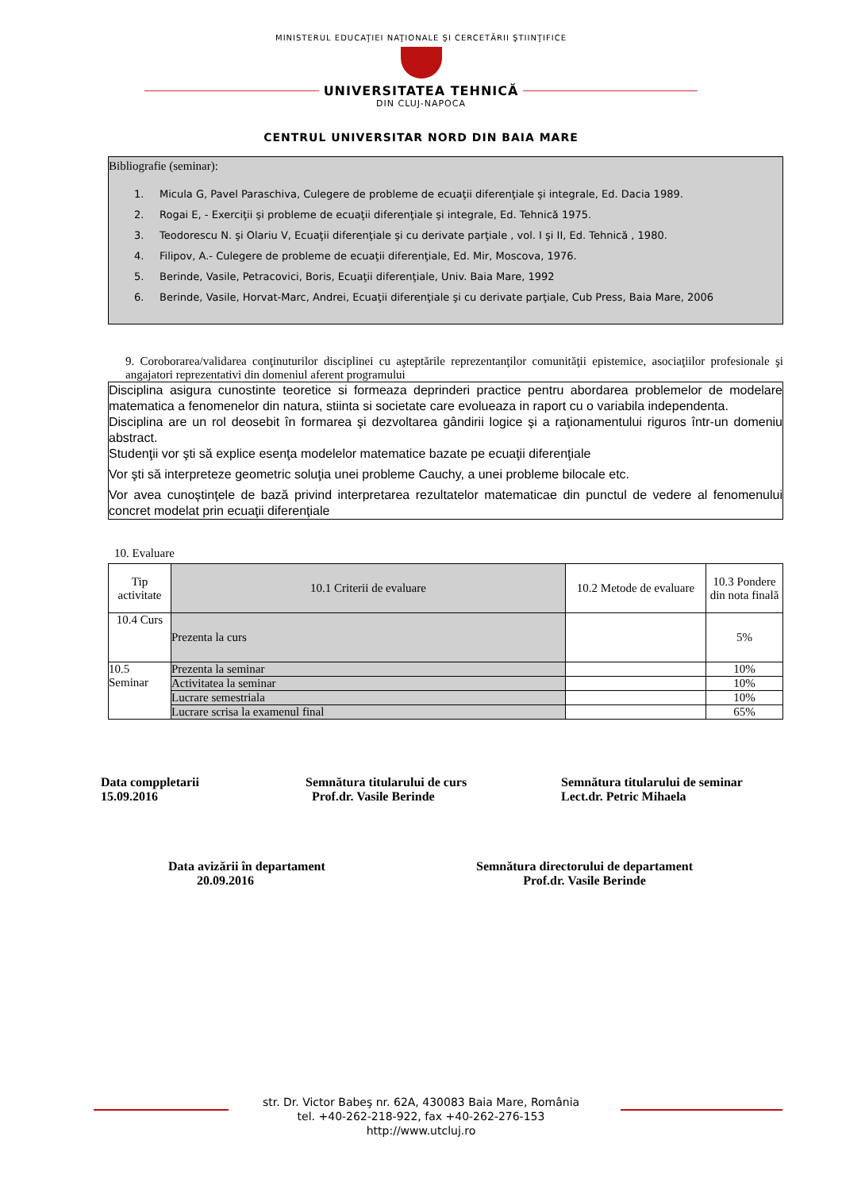MINISTERUL EDUCAŢIEI NAŢIONALE ŞI CERCETĂRII ŞTIINŢIFICE
UNIVERSITATEA TEHNICĂ
DIN CLUJ-NAPOCA
CENTRUL UNIVERSITAR NORD DIN BAIA MARE
Bibliografie (seminar):
1. Micula G, Pavel Paraschiva, Culegere de probleme de ecuaţii diferenţiale şi integrale, Ed. Dacia 1989.
2. Rogai E, - Exerciţii şi probleme de ecuaţii diferenţiale şi integrale, Ed. Tehnică 1975.
3. Teodorescu N. şi Olariu V, Ecuaţii diferenţiale şi cu derivate parţiale , vol. I şi II, Ed. Tehnică , 1980.
4. Filipov, A.- Culegere de probleme de ecuaţii diferenţiale, Ed. Mir, Moscova, 1976.
5. Berinde, Vasile, Petracovici, Boris, Ecuaţii diferenţiale, Univ. Baia Mare, 1992
6. Berinde, Vasile, Horvat-Marc, Andrei, Ecuaţii diferenţiale şi cu derivate parţiale, Cub Press, Baia Mare, 2006
9. Coroborarea/validarea conţinuturilor disciplinei cu aşteptările reprezentanţilor comunităţii epistemice, asociaţiilor profesionale şi angajatori reprezentativi din domeniul aferent programului
Disciplina asigura cunostinte teoretice si formeaza deprinderi practice pentru abordarea problemelor de modelare matematica a fenomenelor din natura, stiinta si societate care evolueaza in raport cu o variabila independenta.
Disciplina are un rol deosebit în formarea şi dezvoltarea gândirii logice şi a raţionamentului riguros într-un domeniu abstract.
Studenţii vor şti să explice esenţa modelelor matematice bazate pe ecuaţii diferenţiale
Vor şti să interpreteze geometric soluţia unei probleme Cauchy, a unei probleme bilocale etc.
Vor avea cunoştinţele de bază privind interpretarea rezultatelor matematicae din punctul de vedere al fenomenului concret modelat prin ecuaţii diferenţiale
10. Evaluare
| Tip activitate | 10.1 Criterii de evaluare | 10.2 Metode de evaluare | 10.3 Pondere din nota finală |
| --- | --- | --- | --- |
| 10.4 Curs | Prezenta la curs | | 5% |
| 10.5 Seminar | Prezenta la seminar | | 10% |
| | Activitatea la seminar | | 10% |
| | Lucrare semestriala | | 10% |
| | Lucrare scrisa la examenul final | | 65% |
Data comppletarii
15.09.2016
Semnătura titularului de curs
Prof.dr. Vasile Berinde
Semnătura titularului de seminar
Lect.dr. Petric Mihaela
Data avizării în departament
20.09.2016
Semnătura directorului de departament
Prof.dr. Vasile Berinde
str. Dr. Victor Babeş nr. 62A, 430083 Baia Mare, România
tel. +40-262-218-922, fax +40-262-276-153
http://www.utcluj.ro